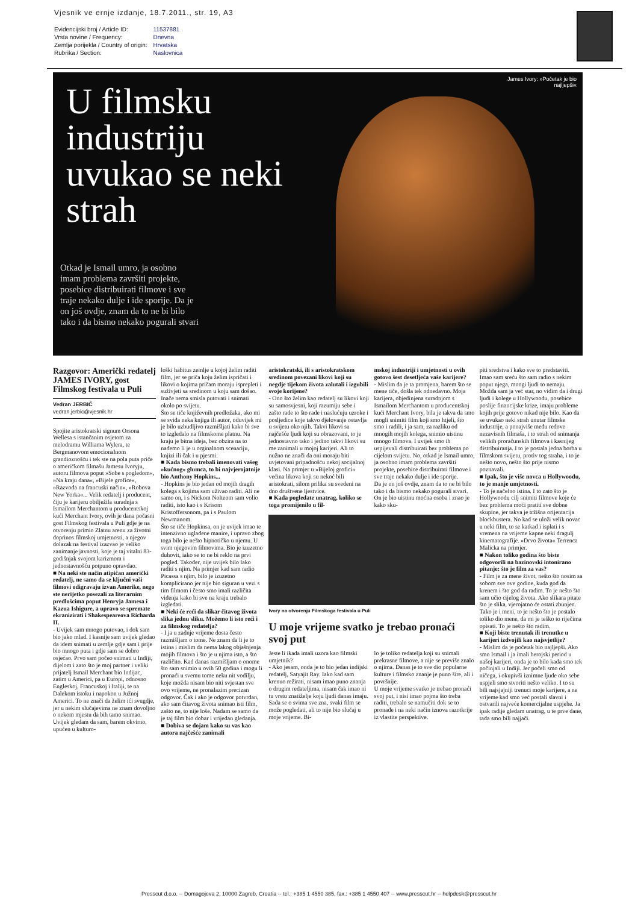Vjesnik ve ernje izdanje, 18.7.2011., str. 19, A3
| Evidencijski broj / Article ID: | 11537881 |
| Vrsta novine / Frequency: | Dnevna |
| Zemlja porijekla / Country of origin: | Hrvatska |
| Rubrika / Section: | Naslovnica |
James Ivory: »Početak je bio najljepši«
U filmsku industriju uvukao se neki strah
Otkad je Ismail umro, ja osobno imam problema završiti projekte, posebice distribuirati filmove i sve traje nekako dulje i ide sporije. Da je on još ovdje, znam da to ne bi bilo tako i da bismo nekako pogurali stvari
Razgovor: Američki redatelj JAMES IVORY, gost Filmskog festivala u Puli
Vedran JERBIĆ
vedran.jerbic@vjesnik.hr
Spojite aristokratski signum Orsona Wellesa s istančanim osjetom za melodramu Williama Wylera, te Bergmanovom emocionalnom grandioznošću i tek ste na pola puta priče o američkom filmašu Jamesu Ivoryju, autoru filmova poput »Sobe s pogledom«, »Na kraju dana«, »Bijele grofice«, »Razvoda na francuski način«, »Robova New Yorka«... Velik redatelj i producent, čiju je karijeru obilježila suradnja s Ismailom Merchantom u producentskoj kući Merchant Ivory, ovih je dana počasni gost Filmskog festivala u Puli gdje je na otvorenju primio Zlatnu arenu za životni doprinos filmskoj umjetnosti, a njegov dolazak na festival izazvao je veliko zanimanje javnosti, koje je taj vitalni 83-godišnjak svojom karizmom i jednostavnošću potpuno opravdao.
■ Na neki ste način atipičan američki redatelj, ne samo da se ključni vaši filmovi odigravaju izvan Amerike, nego ste nerijetko posezali za literarnim predlošcima poput Henryja Jamesa i Kazua Ishigure, a upravo se spremate ekranizirati i Shakespeareova Richarda II.
- Uvijek sam mnogo putovao, i dok sam bio jako mlad. I kasnije sam uvijek gledao da idem snimati u zemlje gdje sam i prije bio mnogo puta i gdje sam se dobro osjećao. Prvo sam počeo snimati u Indiji, dijelom i zato što je moj partner i veliki prijatelj Ismail Merchant bio Indijac, zatim u Americi, pa u Europi, odnosno Engleskoj, Francuskoj i Italiji, te na Dalekom istoku i napokon u Južnoj Americi. To ne znači da želim ići svugdje, jer u nekim slučajevima ne znam dovoljno o nekom mjestu da bih tamo snimao. Uvijek gledam da sam, barem okvirno, upućen u kulturo-
loški habitus zemlje u kojoj želim raditi film, jer se priča koju želim ispričati i likovi o kojima pričam moraju isprepleti i suživjeti sa sredinom u koju sam došao. Inače nema smisla putovati i snimati okolo po svijetu.
Što se tiče književnih predložaka, ako mi se sviđa neka knjiga ili autor, oduvijek mi je bilo uzbudljivo razmišljati kako bi sve to izgledalo na filmskome platnu. Na kraju je bitna ideja, bez obzira na to nađemo li je u orginalnom scenariju, knjizi ili čak i u pjesmi.
■ Kada bismo trebali imenovati vašeg »kućnog« glumca, to bi najvjerojatnije bio Anthony Hopkins...
- Hopkins je bio jedan od mojih dragih kolega s kojima sam uživao raditi. Ali ne samo on, i s Nickom Nolteom sam volio raditi, isto kao i s Krisom Kristoffersonom, pa i s Paulom Newmanom.
Što se tiče Hopkinsa, on je uvijek imao te intenzivno uglađene manire, i upravo zbog toga bilo je nešto hipnotičko u njemu. U svim njegovim filmovima. Bio je izuzetno duhovit, iako se to ne bi reklo na prvi pogled. Također, nije uvijek bilo lako raditi s njim. Na primjer kad sam radio Picassa s njim, bilo je izuzetno komplicirano jer nije bio siguran u vezi s tim filmom i često smo imali različita viđenja kako bi sve na kraju trebalo izgledati.
■ Neki će reći da slikar čitavog života slika jednu sliku. Možemo li isto reći i za filmskog redatelja?
- I ja u zadnje vrijeme dosta često razmišljam o tome. Ne znam da li je to istina i mislim da nema lakog objašnjenja mojih filmova i što je u njima isto, a što različito. Kad danas razmišljam o onome što sam snimio u ovih 50 godina i mogu li pronaći u svemu tome neku nit vodilju, koje možda nisam bio niti svjestan sve ovo vrijeme, ne pronalazim precizan odgovor. Čak i ako je odgovor potvrdan, ako sam čitavog života snimao isti film, zašto ne, to nije loše. Nadam se samo da je taj film bio dobar i vrijedan gledanja.
■ Dobiva se dojam kako su vas kao autora najčešće zanimali
aristokratski, ili s aristokratskom sredinom povezani likovi koji su negdje tijekom života zalutali i izgubili svoje korijene?
- Ono što želim kao redatelj su likovi koji su samosvjesni, koji razumiju sebe i zašto rade to što rade i naslućuju uzroke i posljedice koje takvo djelovanje ostavlja u svijetu oko njih. Takvi likovi su najčešće ljudi koji su obrazovani, to je jednostavno tako i jedino takvi likovi su me zanimali u mojoj karijeri. Ali to nužno ne znači da oni moraju biti uvjetovani pripadnošću nekoj socijalnoj klasi. Na primjer u »Bijeloj grofici« većina likova koji su nekoć bili aristokrati, silom prilika su svedeni na dno društvene ljestvice.
■ Kada pogledate unatrag, koliko se toga promijenilo u fil-
mskoj industriji i umjetnosti u ovih gotovo šest desetljeća vaše karijere?
- Mislim da je ta promjena, barem što se mene tiče, došla tek odnedavno. Moja karijera, objedinjena suradnjom s Ismailom Merchantom u producentskoj kući Merchant Ivory, bila je takva da smo mogli snimiti film koji smo htjeli, što smo i radili, i ja sam, za razliku od mnogih mojih kolega, snimio uistinu mnogo filmova. I uvijek smo ih uspijevali distribuirati bez problema po cijelom svijetu. No, otkad je Ismail umro, ja osobno imam problema završiti projekte, posebice distribuirati filmove i sve traje nekako dulje i ide sporije.
Da je on još ovdje, znam da to ne bi bilo tako i da bismo nekako pogurali stvari. On je bio uistinu moćna osoba i znao je kako sku-
Ivory na otvorenju Filmskoga festivala u Puli
U moje vrijeme svatko je trebao pronaći svoj put
Jeste li ikada imali uzora kao filmski umjetnik?
- Ako jesam, onda je to bio jedan indijski redatelj, Satyajit Ray. Iako kad sam krenuo režirati, nisam imao puno znanja o drugim redateljima, nisam čak imao ni tu vrstu znatiželje koju ljudi danas imaju. Sada se o svima sve zna, svaki film se može pogledati, ali to nije bio slučaj u moje vrijeme. Bi-
lo je toliko redatelja koji su snimali prekrasne filmove, a nije se previše znalo o njima. Danas je to sve dio popularne kulture i filmsko znanje je puno šire, ali i površnije.
U moje vrijeme svatko je trebao pronaći svoj put, i nisi imao pojma što treba raditi, trebalo se namučiti dok se to pronađe i na neki način iznova razotkrije iz vlastite perspektive.
piti sredstva i kako sve to predstaviti. Imao sam sreću što sam radio s nekim poput njega, mnogi ljudi to nemaju.
Možda sam ja već star, no vidim da i drugi ljudi i kolege u Hollywoodu, posebice poslije financijske krize, imaju probleme kojih prije gotovo nikad nije bilo. Kao da se uvukao neki strah unutar filmske industrije, a ponajviše među redove nezavisnih filmaša, i to strah od snimanja velikih proračunskih filmova i kasnijeg distribuiranja. I to je postala jedna borba u filmskom svijetu, protiv tog straha, i to je nešto novo, nešto što prije nismo poznavali.
■ Ipak, što je više novca u Hollywoodu, to je manje umjetnosti.
- To je načelno istina. I to zato što je Hollywoodu cilj snimiti filmove koje će bez problema moći pratiti sve dobne skupine, jer takva je tržišna orijentacija blockbustera. No kad se uloži velik novac u neki film, to se katkad i isplati i s vremena na vrijeme kapne neki dragulj kinematografije. »Drvo života« Terrenca Malicka na primjer.
■ Nakon toliko godina što biste odgovorili na bazinovski intonirano pitanje: što je film za vas?
- Film je za mene život, nešto što nosim sa sobom sve ove godine, kuda god da krenem i što god da radim. To je nešto što sam učio cijelog života. Ako slikara pitate što je slika, vjerojatno će ostati zbunjen. Tako je i meni, to je nešto što je postalo toliko dio mene, da mi je teško to riječima opisati. To je nešto što radim.
■ Koji biste trenutak ili trenutke u karijeri izdvojili kao najsvjetlije?
- Mislim da je početak bio najljepši. Ako smo Ismail i ja imali herojski period u našoj karijeri, onda je to bilo kada smo tek počinjali u Indiji. Jer počeli smo od ničega, i okupivši iznimne ljude oko sebe uspjeli smo stvoriti nešto veliko. I to su bili najsjajniji trenuci moje karijere, a ne vrijeme kad smo već postali slavni i ostvarili najveće komercijalne uspjehe. Ja ipak radije gledam unatrag, u te prve dane, tada smo bili najjači.
Presscut d.o.o. -- Domagojeva 2, 10000 Zagreb, Croatia -- tel.: +385 1 4550 385, fax.: +385 1 4550 407 -- www.presscut.hr -- helpdesk@presscut.hr